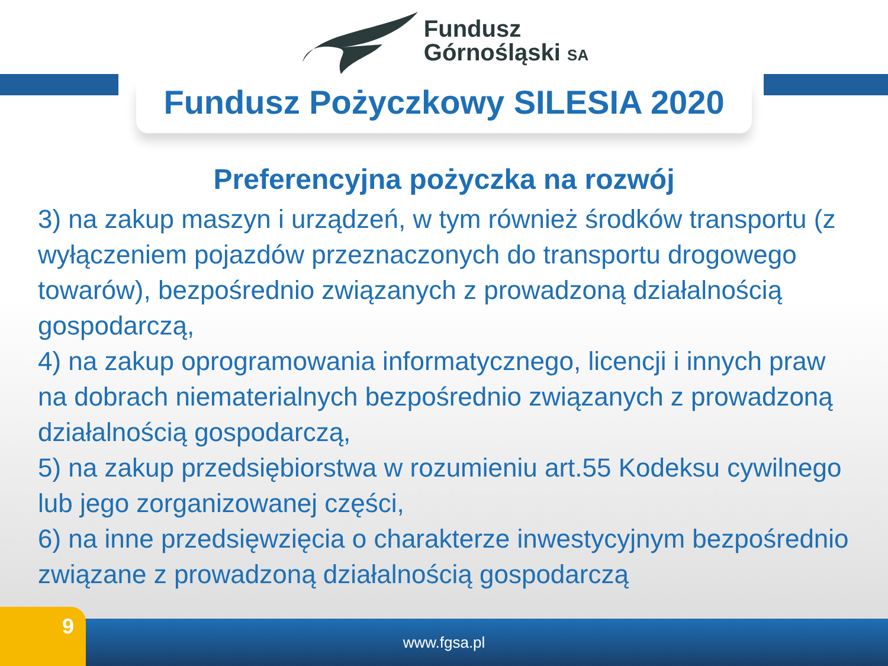Fundusz
Górnośląski SA
Fundusz Pożyczkowy SILESIA 2020
Preferencyjna pożyczka na rozwój
3) na zakup maszyn i urządzeń, w tym również środków transportu (z wyłączeniem pojazdów przeznaczonych do transportu drogowego towarów), bezpośrednio związanych z prowadzoną działalnością gospodarczą,
4) na zakup oprogramowania informatycznego, licencji i innych praw na dobrach niematerialnych bezpośrednio związanych z prowadzoną działalnością gospodarczą,
5) na zakup przedsiębiorstwa w rozumieniu art.55 Kodeksu cywilnego lub jego zorganizowanej części,
6) na inne przedsięwzięcia o charakterze inwestycyjnym bezpośrednio związane z prowadzoną działalnością gospodarczą
9 www.fgsa.pl